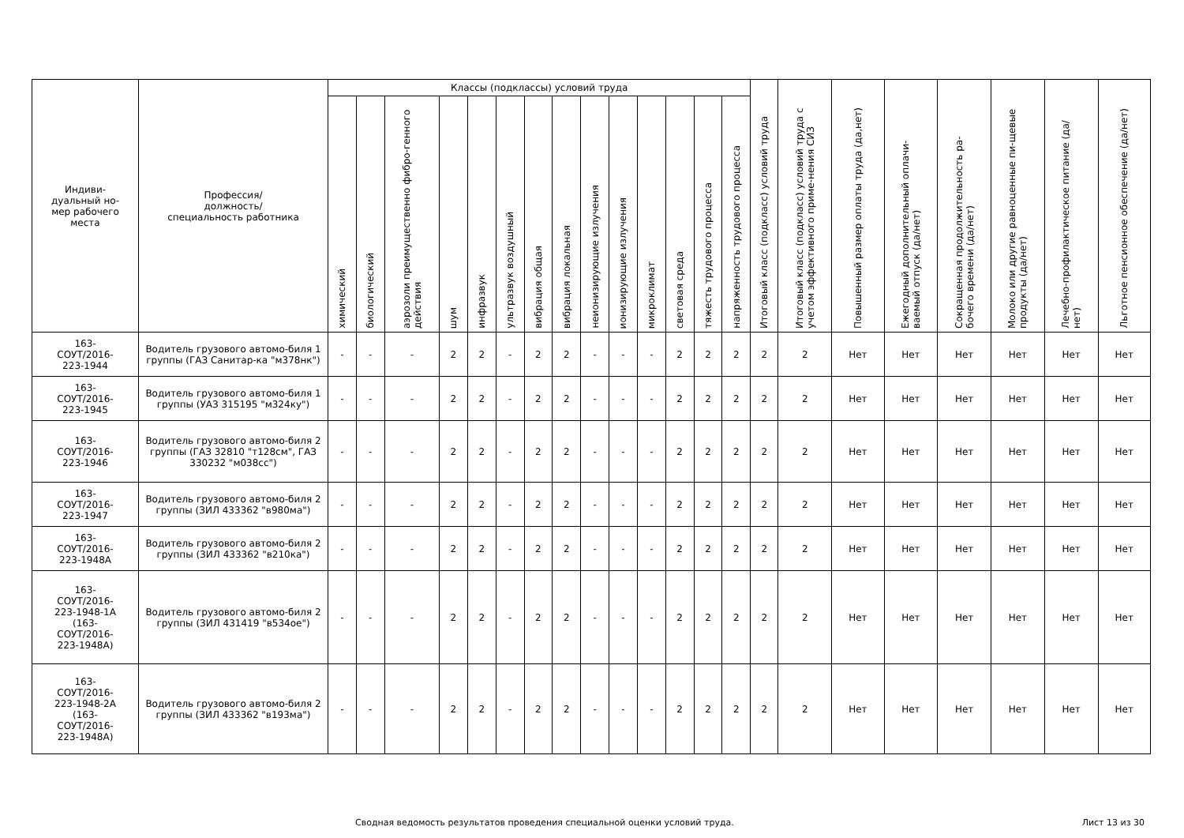| Индиви- дуальный но- мер рабочего места | Профессия/ должность/ специальность работника | Классы (подклассы) условий труда | | | | | | | | | | | | | | Итоговый класс (подкласс) условий труда | Итоговый класс (подкласс) условий труда с учетом эффективного приме-нения СИЗ | Повышенный размер оплаты труда (да,нет) | Ежегодный дополнительный оплачи-ваемый отпуск (да/нет) | Сокращенная продолжительность ра-бочего времени (да/нет) | Молоко или другие равноценные пи-щевые продукты (да/нет) | Лечебно-профилактическое питание (да/нет) | Льготное пенсионное обеспечение (да/нет) |
| --- | --- | --- | --- | --- | --- | --- | --- | --- | --- | --- | --- | --- | --- | --- | --- | --- | --- | --- | --- | --- | --- | --- | --- |
| | | химический | биологический | аэрозоли преимущественно фибро-генного действия | шум | инфразвук | ультразвук воздушный | вибрация общая | вибрация локальная | неионизирующие излучения | ионизирующие излучения | микроклимат | световая среда | тяжесть трудового процесса | напряженность трудового процесса | | | | | | | | |
| 163- СОУТ/2016- 223-1944 | Водитель грузового автомо-биля 1 группы (ГАЗ Санитар-ка "м378нк") | - | - | - | 2 | 2 | - | 2 | 2 | - | - | - | 2 | 2 | 2 | 2 | 2 | Нет | Нет | Нет | Нет | Нет | Нет |
| 163- СОУТ/2016- 223-1945 | Водитель грузового автомо-биля 1 группы (УАЗ 315195 "м324ку") | - | - | - | 2 | 2 | - | 2 | 2 | - | - | - | 2 | 2 | 2 | 2 | 2 | Нет | Нет | Нет | Нет | Нет | Нет |
| 163- СОУТ/2016- 223-1946 | Водитель грузового автомо-биля 2 группы (ГАЗ 32810 "т128см", ГАЗ 330232 "м038сс") | - | - | - | 2 | 2 | - | 2 | 2 | - | - | - | 2 | 2 | 2 | 2 | 2 | Нет | Нет | Нет | Нет | Нет | Нет |
| 163- СОУТ/2016- 223-1947 | Водитель грузового автомо-биля 2 группы (ЗИЛ 433362 "в980ма") | - | - | - | 2 | 2 | - | 2 | 2 | - | - | - | 2 | 2 | 2 | 2 | 2 | Нет | Нет | Нет | Нет | Нет | Нет |
| 163- СОУТ/2016- 223-1948А | Водитель грузового автомо-биля 2 группы (ЗИЛ 433362 "в210ка") | - | - | - | 2 | 2 | - | 2 | 2 | - | - | - | 2 | 2 | 2 | 2 | 2 | Нет | Нет | Нет | Нет | Нет | Нет |
| 163- СОУТ/2016- 223-1948-1А (163- СОУТ/2016- 223-1948А) | Водитель грузового автомо-биля 2 группы (ЗИЛ 431419 "в534ое") | - | - | - | 2 | 2 | - | 2 | 2 | - | - | - | 2 | 2 | 2 | 2 | 2 | Нет | Нет | Нет | Нет | Нет | Нет |
| 163- СОУТ/2016- 223-1948-2А (163- СОУТ/2016- 223-1948А) | Водитель грузового автомо-биля 2 группы (ЗИЛ 433362 "в193ма") | - | - | - | 2 | 2 | - | 2 | 2 | - | - | - | 2 | 2 | 2 | 2 | 2 | Нет | Нет | Нет | Нет | Нет | Нет |
Сводная ведомость результатов проведения специальной оценки условий труда. Лист 13 из 30